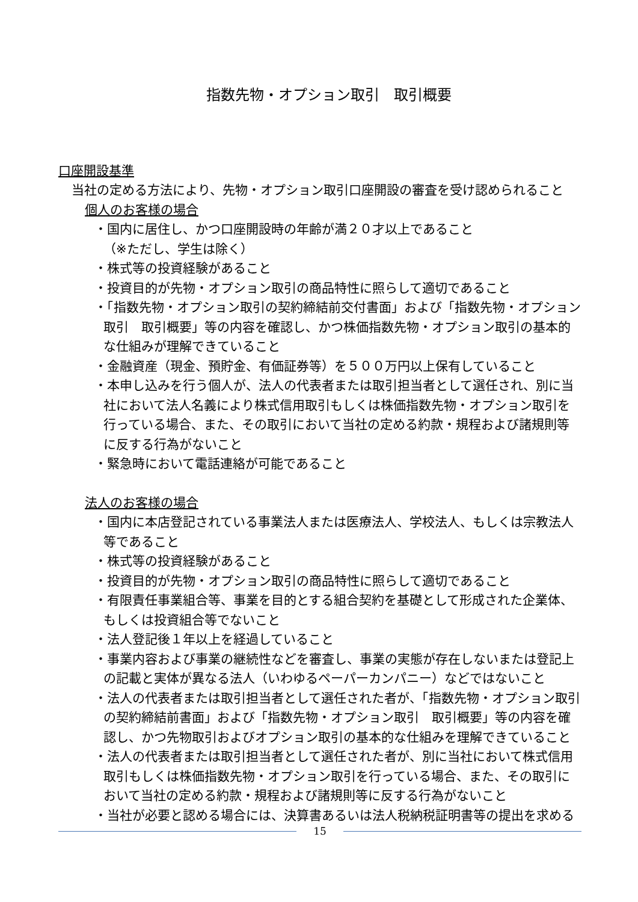指数先物・オプション取引　取引概要
口座開設基準
当社の定める方法により、先物・オプション取引口座開設の審査を受け認められること
個人のお客様の場合
・国内に居住し、かつ口座開設時の年齢が満２０才以上であること
（※ただし、学生は除く）
・株式等の投資経験があること
・投資目的が先物・オプション取引の商品特性に照らして適切であること
・「指数先物・オプション取引の契約締結前交付書面」および「指数先物・オプション取引　取引概要」等の内容を確認し、かつ株価指数先物・オプション取引の基本的な仕組みが理解できていること
・金融資産（現金、預貯金、有価証券等）を５００万円以上保有していること
・本申し込みを行う個人が、法人の代表者または取引担当者として選任され、別に当社において法人名義により株式信用取引もしくは株価指数先物・オプション取引を行っている場合、また、その取引において当社の定める約款・規程および諸規則等に反する行為がないこと
・緊急時において電話連絡が可能であること
法人のお客様の場合
・国内に本店登記されている事業法人または医療法人、学校法人、もしくは宗教法人等であること
・株式等の投資経験があること
・投資目的が先物・オプション取引の商品特性に照らして適切であること
・有限責任事業組合等、事業を目的とする組合契約を基礎として形成された企業体、もしくは投資組合等でないこと
・法人登記後１年以上を経過していること
・事業内容および事業の継続性などを審査し、事業の実態が存在しないまたは登記上の記載と実体が異なる法人（いわゆるペーパーカンパニー）などではないこと
・法人の代表者または取引担当者として選任された者が、「指数先物・オプション取引の契約締結前書面」および「指数先物・オプション取引　取引概要」等の内容を確認し、かつ先物取引およびオプション取引の基本的な仕組みを理解できていること
・法人の代表者または取引担当者として選任された者が、別に当社において株式信用取引もしくは株価指数先物・オプション取引を行っている場合、また、その取引において当社の定める約款・規程および諸規則等に反する行為がないこと
・当社が必要と認める場合には、決算書あるいは法人税納税証明書等の提出を求める
15